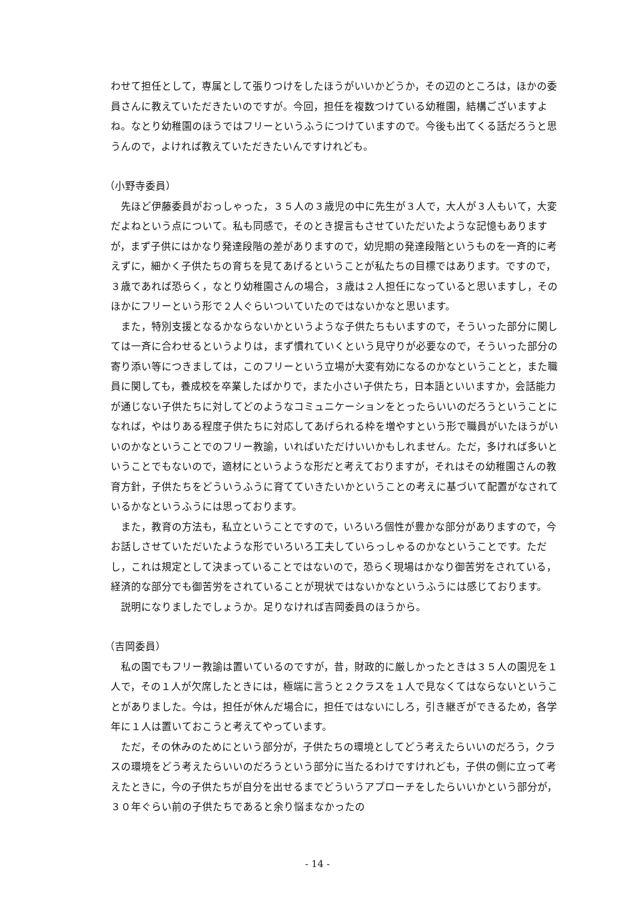わせて担任として，専属として張りつけをしたほうがいいかどうか，その辺のところは，ほかの委員さんに教えていただきたいのですが。今回，担任を複数つけている幼稚園，結構ございますよね。なとり幼稚園のほうではフリーというふうにつけていますので。今後も出てくる話だろうと思うんので，よければ教えていただきたいんですけれども。
（小野寺委員）
先ほど伊藤委員がおっしゃった，３５人の３歳児の中に先生が３人で，大人が３人もいて，大変だよねという点について。私も同感で，そのとき提言もさせていただいたような記憶もありますが，まず子供にはかなり発達段階の差がありますので，幼児期の発達段階というものを一斉的に考えずに，細かく子供たちの育ちを見てあげるということが私たちの目標ではあります。ですので，３歳であれば恐らく，なとり幼稚園さんの場合，３歳は２人担任になっていると思いますし，そのほかにフリーという形で２人ぐらいついていたのではないかなと思います。
また，特別支援となるかならないかというような子供たちもいますので，そういった部分に関しては一斉に合わせるというよりは，まず慣れていくという見守りが必要なので，そういった部分の寄り添い等につきましては，このフリーという立場が大変有効になるのかなということと，また職員に関しても，養成校を卒業したばかりで，また小さい子供たち，日本語といいますか，会話能力が通じない子供たちに対してどのようなコミュニケーションをとったらいいのだろうということになれば，やはりある程度子供たちに対応してあげられる枠を増やすという形で職員がいたほうがいいのかなということでのフリー教諭，いればいただけいいかもしれません。ただ，多ければ多いということでもないので，適材にというような形だと考えておりますが，それはその幼稚園さんの教育方針，子供たちをどういうふうに育てていきたいかということの考えに基づいて配置がなされているかなというふうには思っております。
また，教育の方法も，私立ということですので，いろいろ個性が豊かな部分がありますので，今お話しさせていただいたような形でいろいろ工夫していらっしゃるのかなということです。ただし，これは規定として決まっていることではないので，恐らく現場はかなり御苦労をされている，経済的な部分でも御苦労をされていることが現状ではないかなというふうには感じております。
説明になりましたでしょうか。足りなければ吉岡委員のほうから。
（吉岡委員）
私の園でもフリー教諭は置いているのですが，昔，財政的に厳しかったときは３５人の園児を１人で，その１人が欠席したときには，極端に言うと２クラスを１人で見なくてはならないということがありました。今は，担任が休んだ場合に，担任ではないにしろ，引き継ぎができるため，各学年に１人は置いておこうと考えてやっています。
ただ，その休みのためにという部分が，子供たちの環境としてどう考えたらいいのだろう，クラスの環境をどう考えたらいいのだろうという部分に当たるわけですけれども，子供の側に立って考えたときに，今の子供たちが自分を出せるまでどういうアプローチをしたらいいかという部分が，３０年ぐらい前の子供たちであると余り悩まなかったの
- 14 -